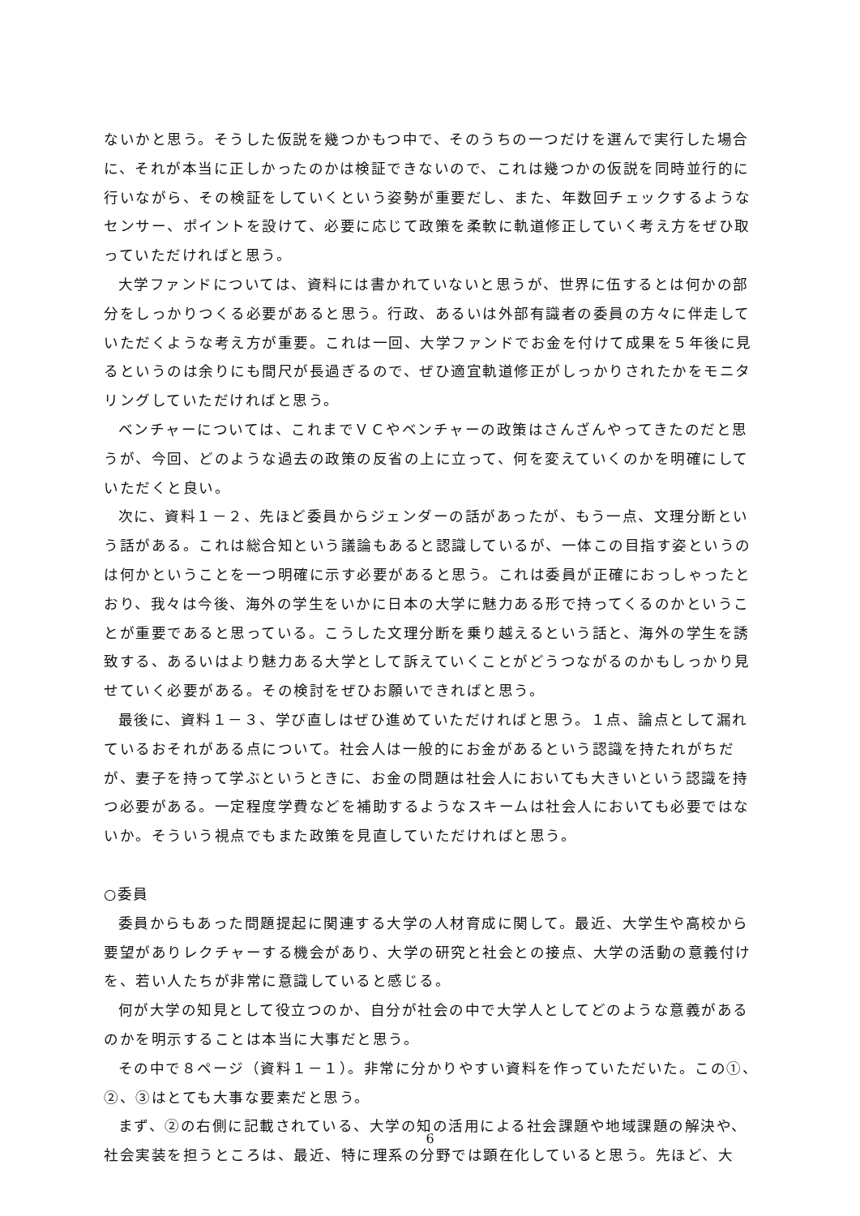ないかと思う。そうした仮説を幾つかもつ中で、そのうちの一つだけを選んで実行した場合に、それが本当に正しかったのかは検証できないので、これは幾つかの仮説を同時並行的に行いながら、その検証をしていくという姿勢が重要だし、また、年数回チェックするようなセンサー、ポイントを設けて、必要に応じて政策を柔軟に軌道修正していく考え方をぜひ取っていただければと思う。
大学ファンドについては、資料には書かれていないと思うが、世界に伍するとは何かの部分をしっかりつくる必要があると思う。行政、あるいは外部有識者の委員の方々に伴走していただくような考え方が重要。これは一回、大学ファンドでお金を付けて成果を５年後に見るというのは余りにも間尺が長過ぎるので、ぜひ適宜軌道修正がしっかりされたかをモニタリングしていただければと思う。
ベンチャーについては、これまでＶＣやベンチャーの政策はさんざんやってきたのだと思うが、今回、どのような過去の政策の反省の上に立って、何を変えていくのかを明確にしていただくと良い。
次に、資料１－２、先ほど委員からジェンダーの話があったが、もう一点、文理分断という話がある。これは総合知という議論もあると認識しているが、一体この目指す姿というのは何かということを一つ明確に示す必要があると思う。これは委員が正確におっしゃったとおり、我々は今後、海外の学生をいかに日本の大学に魅力ある形で持ってくるのかということが重要であると思っている。こうした文理分断を乗り越えるという話と、海外の学生を誘致する、あるいはより魅力ある大学として訴えていくことがどうつながるのかもしっかり見せていく必要がある。その検討をぜひお願いできればと思う。
最後に、資料１－３、学び直しはぜひ進めていただければと思う。１点、論点として漏れているおそれがある点について。社会人は一般的にお金があるという認識を持たれがちだが、妻子を持って学ぶというときに、お金の問題は社会人においても大きいという認識を持つ必要がある。一定程度学費などを補助するようなスキームは社会人においても必要ではないか。そういう視点でもまた政策を見直していただければと思う。
○委員
委員からもあった問題提起に関連する大学の人材育成に関して。最近、大学生や高校から要望がありレクチャーする機会があり、大学の研究と社会との接点、大学の活動の意義付けを、若い人たちが非常に意識していると感じる。
何が大学の知見として役立つのか、自分が社会の中で大学人としてどのような意義があるのかを明示することは本当に大事だと思う。
その中で８ページ（資料１－１）。非常に分かりやすい資料を作っていただいた。この①、②、③はとても大事な要素だと思う。
まず、②の右側に記載されている、大学の知の活用による社会課題や地域課題の解決や、社会実装を担うところは、最近、特に理系の分野では顕在化していると思う。先ほど、大
6